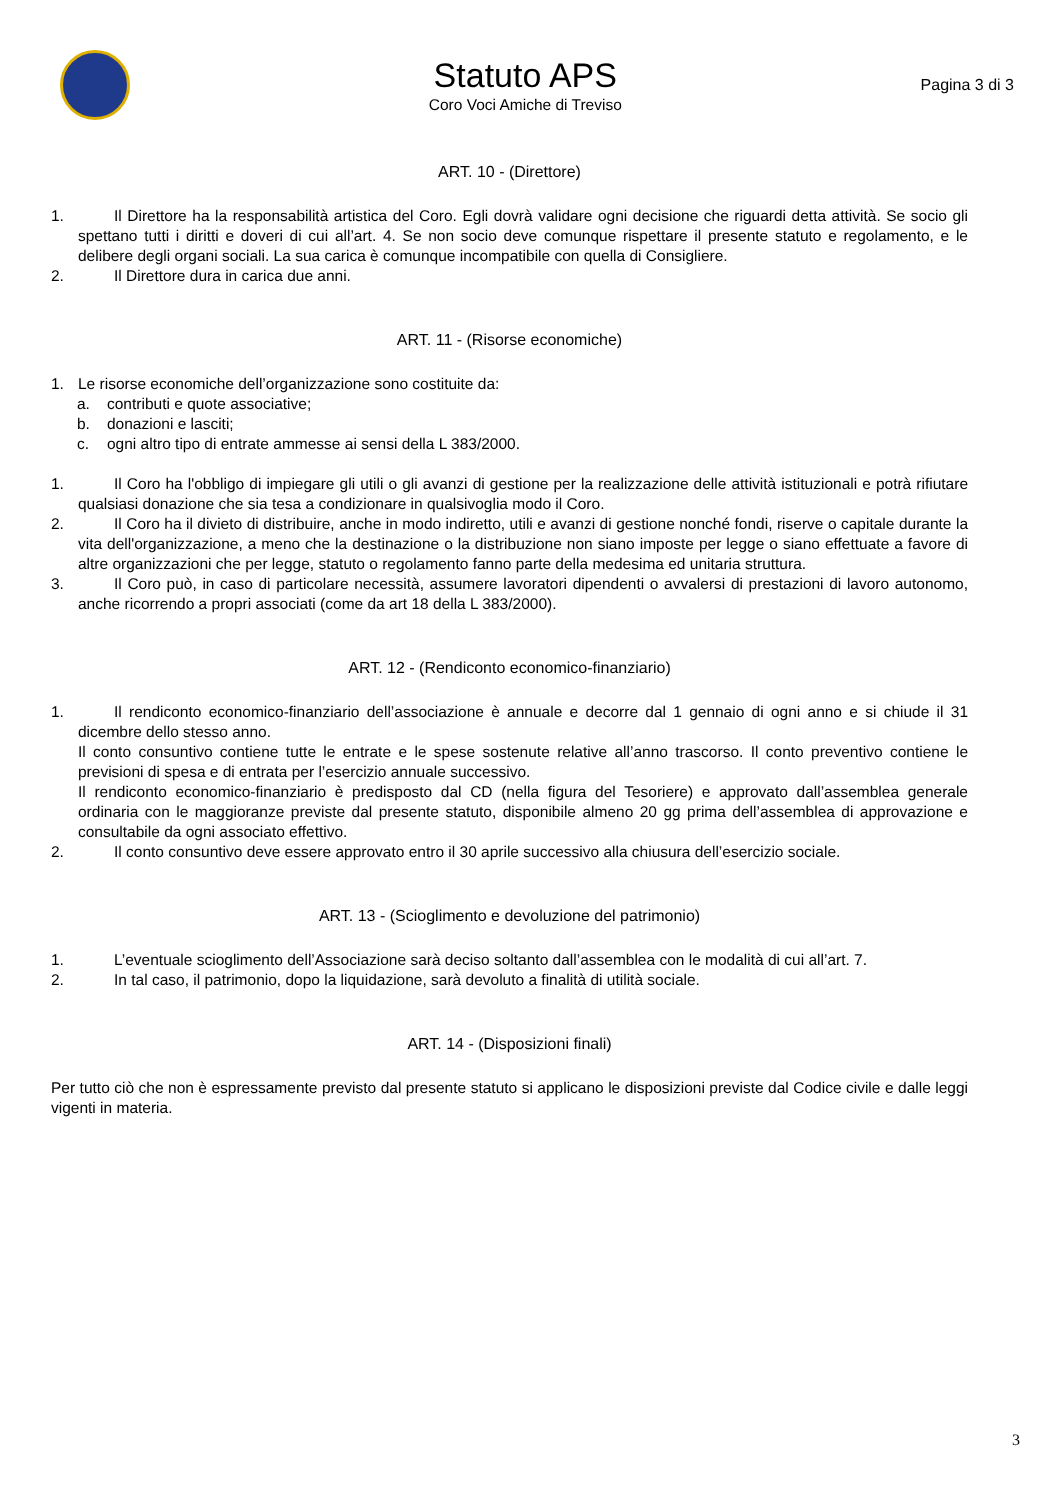Statuto APS
Coro Voci Amiche di Treviso
Pagina 3 di 3
ART. 10 - (Direttore)
1. Il Direttore ha la responsabilità artistica del Coro. Egli dovrà validare ogni decisione che riguardi detta attività. Se socio gli spettano tutti i diritti e doveri di cui all’art. 4. Se non socio deve comunque rispettare il presente statuto e regolamento, e le delibere degli organi sociali. La sua carica è comunque incompatibile con quella di Consigliere.
2. Il Direttore dura in carica due anni.
ART. 11 - (Risorse economiche)
1. Le risorse economiche dell’organizzazione sono costituite da:
a. contributi e quote associative;
b. donazioni e lasciti;
c. ogni altro tipo di entrate ammesse ai sensi della L 383/2000.
1. Il Coro ha l'obbligo di impiegare gli utili o gli avanzi di gestione per la realizzazione delle attività istituzionali e potrà rifiutare qualsiasi donazione che sia tesa a condizionare in qualsivoglia modo il Coro.
2. Il Coro ha il divieto di distribuire, anche in modo indiretto, utili e avanzi di gestione nonché fondi, riserve o capitale durante la vita dell'organizzazione, a meno che la destinazione o la distribuzione non siano imposte per legge o siano effettuate a favore di altre organizzazioni che per legge, statuto o regolamento fanno parte della medesima ed unitaria struttura.
3. Il Coro può, in caso di particolare necessità, assumere lavoratori dipendenti o avvalersi di prestazioni di lavoro autonomo, anche ricorrendo a propri associati (come da art 18 della L 383/2000).
ART. 12 - (Rendiconto economico-finanziario)
1. Il rendiconto economico-finanziario dell’associazione è annuale e decorre dal 1 gennaio di ogni anno e si chiude il 31 dicembre dello stesso anno.
Il conto consuntivo contiene tutte le entrate e le spese sostenute relative all’anno trascorso. Il conto preventivo contiene le previsioni di spesa e di entrata per l’esercizio annuale successivo.
Il rendiconto economico-finanziario è predisposto dal CD (nella figura del Tesoriere) e approvato dall’assemblea generale ordinaria con le maggioranze previste dal presente statuto, disponibile almeno 20 gg prima dell’assemblea di approvazione e consultabile da ogni associato effettivo.
2. Il conto consuntivo deve essere approvato entro il 30 aprile successivo alla chiusura dell’esercizio sociale.
ART. 13 - (Scioglimento e devoluzione del patrimonio)
1. L’eventuale scioglimento dell’Associazione sarà deciso soltanto dall’assemblea con le modalità di cui all’art. 7.
2. In tal caso, il patrimonio, dopo la liquidazione, sarà devoluto a finalità di utilità sociale.
ART. 14 - (Disposizioni finali)
Per tutto ciò che non è espressamente previsto dal presente statuto si applicano le disposizioni previste dal Codice civile e dalle leggi vigenti in materia.
3